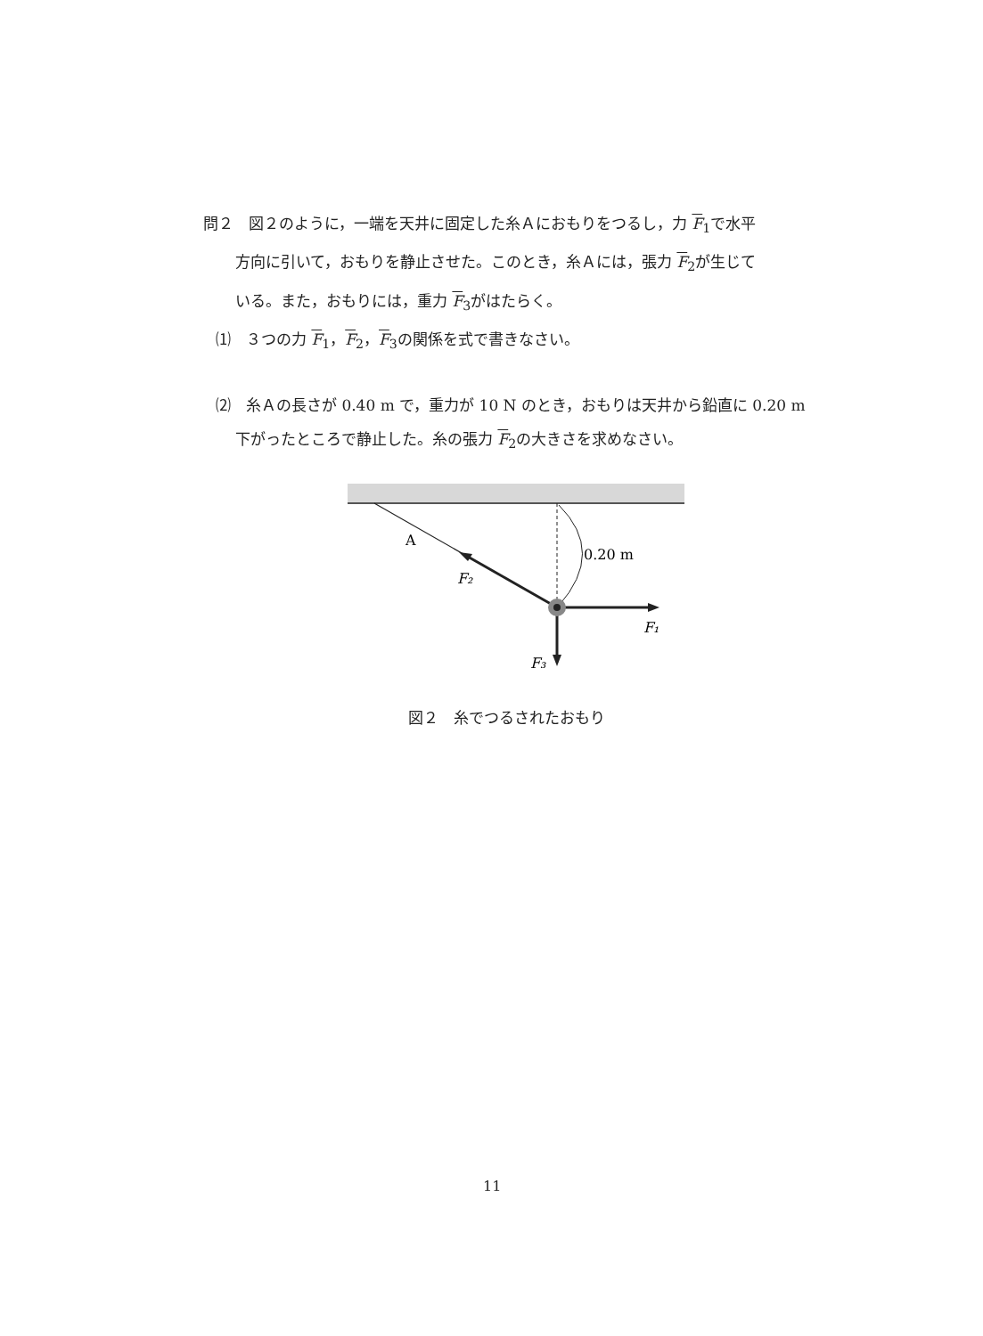問２　図２のように，一端を天井に固定した糸Ａにおもりをつるし，力 F<sub>1</sub>で水平
方向に引いて，おもりを静止させた。このとき，糸Ａには，張力 F<sub>2</sub>が生じて
いる。また，おもりには，重力 F<sub>3</sub>がはたらく。
⑴　３つの力 F<sub>1</sub>，F<sub>2</sub>，F<sub>3</sub>の関係を式で書きなさい。
⑵　糸Ａの長さが 0.40 m で，重力が 10 N のとき，おもりは天井から鉛直に 0.20 m
下がったところで静止した。糸の張力 F<sub>2</sub>の大きさを求めなさい。
A
0.20 m
F₂
F₁
F₃
図２　糸でつるされたおもり
11